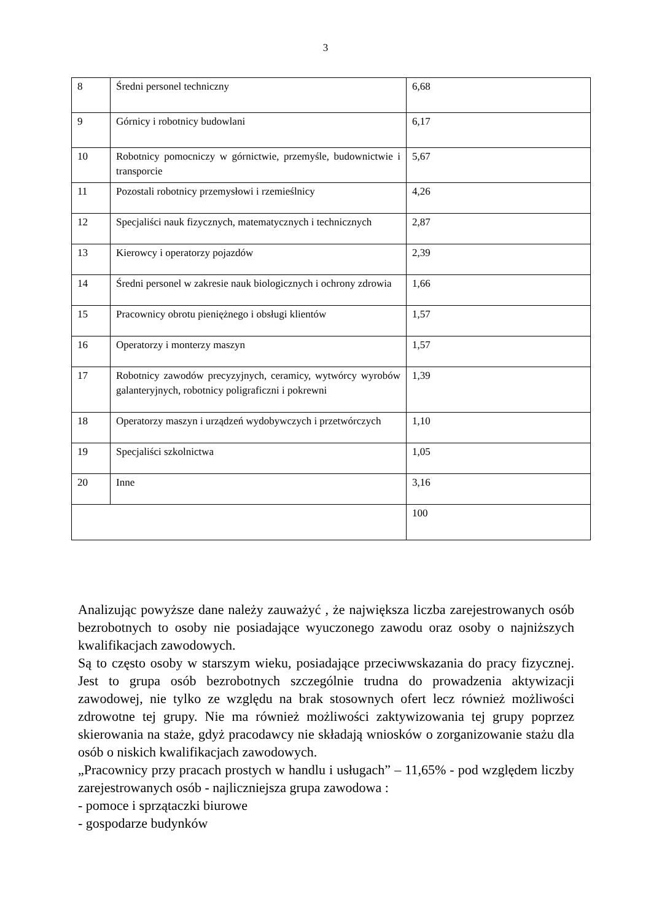3
| 8 | Średni personel techniczny | 6,68 |
| 9 | Górnicy i robotnicy budowlani | 6,17 |
| 10 | Robotnicy pomocniczy w górnictwie, przemyśle, budownictwie i transporcie | 5,67 |
| 11 | Pozostali robotnicy przemysłowi i rzemieślnicy | 4,26 |
| 12 | Specjaliści nauk fizycznych, matematycznych i technicznych | 2,87 |
| 13 | Kierowcy i operatorzy pojazdów | 2,39 |
| 14 | Średni personel w zakresie nauk biologicznych i ochrony zdrowia | 1,66 |
| 15 | Pracownicy obrotu pieniężnego i obsługi klientów | 1,57 |
| 16 | Operatorzy i monterzy maszyn | 1,57 |
| 17 | Robotnicy zawodów precyzyjnych, ceramicy, wytwórcy wyrobów galanteryjnych, robotnicy poligraficzni i pokrewni | 1,39 |
| 18 | Operatorzy maszyn i urządzeń wydobywczych i przetwórczych | 1,10 |
| 19 | Specjaliści szkolnictwa | 1,05 |
| 20 | Inne | 3,16 |
| | | 100 |
Analizując powyższe dane należy zauważyć , że największa liczba zarejestrowanych osób bezrobotnych to osoby nie posiadające wyuczonego zawodu oraz osoby o najniższych kwalifikacjach zawodowych.
Są to często osoby w starszym wieku, posiadające przeciwwskazania do pracy fizycznej. Jest to grupa osób bezrobotnych szczególnie trudna do prowadzenia aktywizacji zawodowej, nie tylko ze względu na brak stosownych ofert lecz również możliwości zdrowotne tej grupy. Nie ma również możliwości zaktywizowania tej grupy poprzez skierowania na staże, gdyż pracodawcy nie składają wniosków o zorganizowanie stażu dla osób o niskich kwalifikacjach zawodowych.
„Pracownicy przy pracach prostych w handlu i usługach” – 11,65% - pod względem liczby zarejestrowanych osób - najliczniejsza grupa zawodowa :
- pomoce i sprzątaczki biurowe
- gospodarze budynków